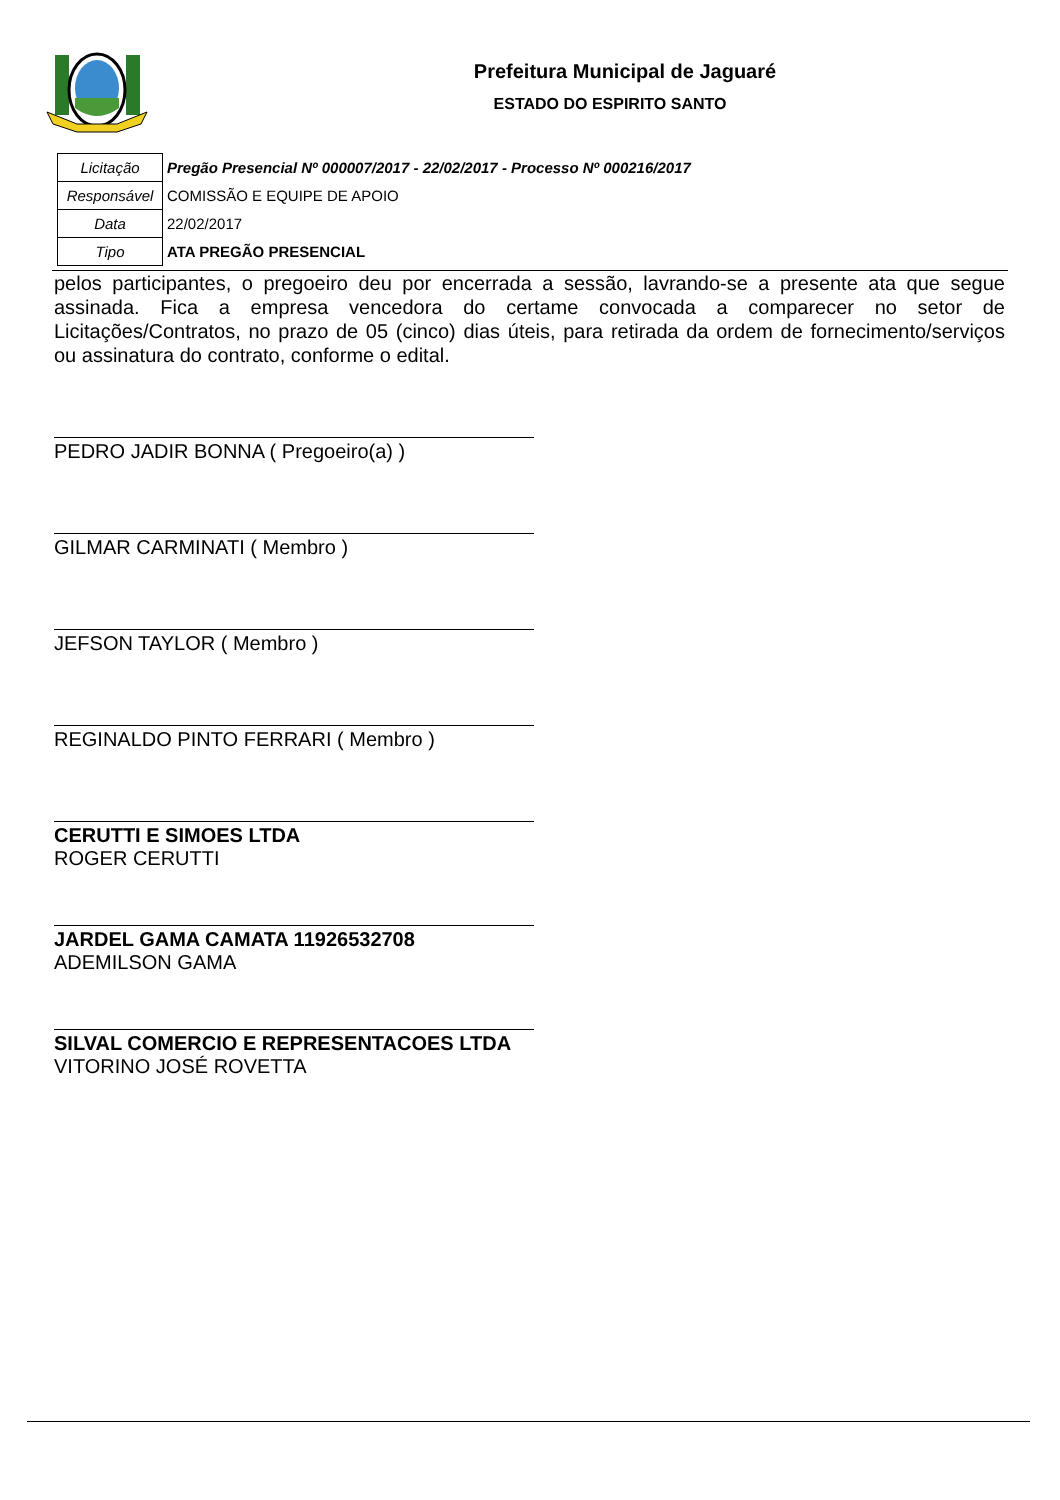Prefeitura Municipal de Jaguaré
ESTADO DO ESPIRITO SANTO
| Licitação | Pregão Presencial Nº 000007/2017 - 22/02/2017 - Processo Nº 000216/2017 |
| Responsável | COMISSÃO E EQUIPE DE APOIO |
| Data | 22/02/2017 |
| Tipo | ATA PREGÃO PRESENCIAL |
pelos participantes, o pregoeiro deu por encerrada a sessão, lavrando-se a presente ata que segue assinada. Fica a empresa vencedora do certame convocada a comparecer no setor de Licitações/Contratos, no prazo de 05 (cinco) dias úteis, para retirada da ordem de fornecimento/serviços ou assinatura do contrato, conforme o edital.
PEDRO JADIR BONNA ( Pregoeiro(a) )
GILMAR CARMINATI ( Membro )
JEFSON TAYLOR ( Membro )
REGINALDO PINTO FERRARI ( Membro )
CERUTTI E SIMOES LTDA
ROGER CERUTTI
JARDEL GAMA CAMATA 11926532708
ADEMILSON GAMA
SILVAL COMERCIO E REPRESENTACOES LTDA
VITORINO JOSÉ ROVETTA